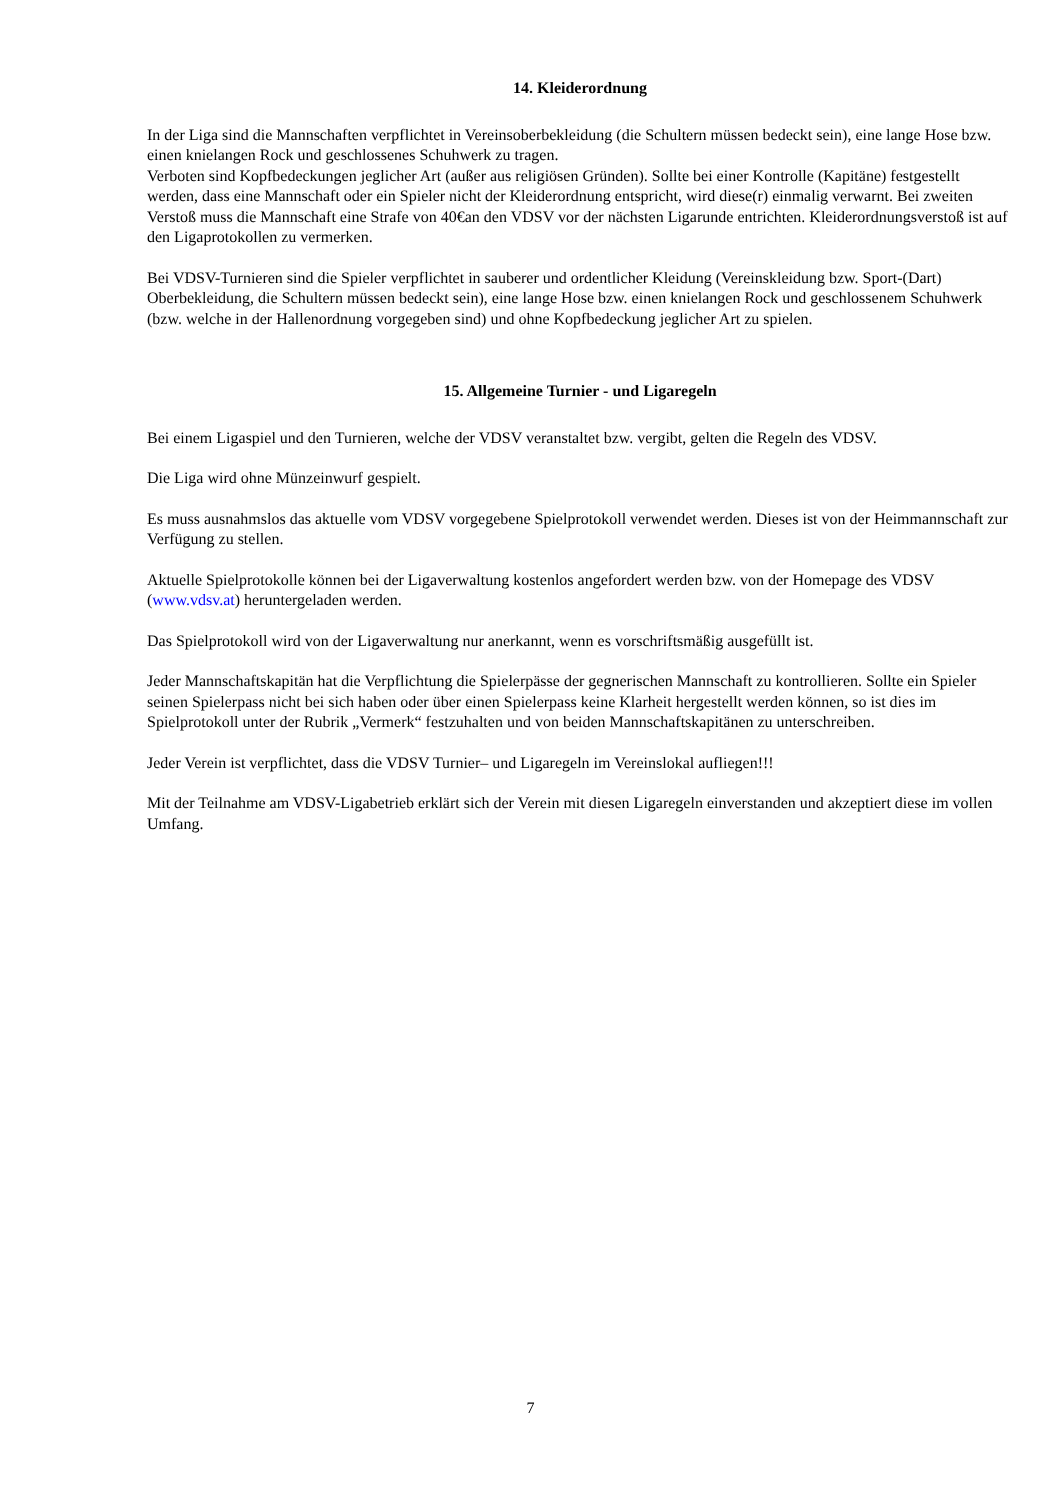14. Kleiderordnung
In der Liga sind die Mannschaften verpflichtet in Vereinsoberbekleidung (die Schultern müssen bedeckt sein), eine lange Hose bzw. einen knielangen Rock und geschlossenes Schuhwerk zu tragen.
Verboten sind Kopfbedeckungen jeglicher Art (außer aus religiösen Gründen). Sollte bei einer Kontrolle (Kapitäne) festgestellt werden, dass eine Mannschaft oder ein Spieler nicht der Kleiderordnung entspricht, wird diese(r) einmalig verwarnt. Bei zweiten Verstoß muss die Mannschaft eine Strafe von 40€an den VDSV vor der nächsten Ligarunde entrichten. Kleiderordnungsverstoß ist auf den Ligaprotokollen zu vermerken.
Bei VDSV-Turnieren sind die Spieler verpflichtet in sauberer und ordentlicher Kleidung (Vereinskleidung bzw. Sport-(Dart) Oberbekleidung, die Schultern müssen bedeckt sein), eine lange Hose bzw. einen knielangen Rock und geschlossenem Schuhwerk (bzw. welche in der Hallenordnung vorgegeben sind) und ohne Kopfbedeckung jeglicher Art zu spielen.
15. Allgemeine Turnier - und Ligaregeln
Bei einem Ligaspiel und den Turnieren, welche der VDSV veranstaltet bzw. vergibt, gelten die Regeln des VDSV.
Die Liga wird ohne Münzeinwurf gespielt.
Es muss ausnahmslos das aktuelle vom VDSV vorgegebene Spielprotokoll verwendet werden. Dieses ist von der Heimmannschaft zur Verfügung zu stellen.
Aktuelle Spielprotokolle können bei der Ligaverwaltung kostenlos angefordert werden bzw. von der Homepage des VDSV (www.vdsv.at) heruntergeladen werden.
Das Spielprotokoll wird von der Ligaverwaltung nur anerkannt, wenn es vorschriftsmäßig ausgefüllt ist.
Jeder Mannschaftskapitän hat die Verpflichtung die Spielerpässe der gegnerischen Mannschaft zu kontrollieren. Sollte ein Spieler seinen Spielerpass nicht bei sich haben oder über einen Spielerpass keine Klarheit hergestellt werden können, so ist dies im Spielprotokoll unter der Rubrik „Vermerk“ festzuhalten und von beiden Mannschaftskapitänen zu unterschreiben.
Jeder Verein ist verpflichtet, dass die VDSV Turnier– und Ligaregeln im Vereinslokal aufliegen!!!
Mit der Teilnahme am VDSV-Ligabetrieb erklärt sich der Verein mit diesen Ligaregeln einverstanden und akzeptiert diese im vollen Umfang.
7